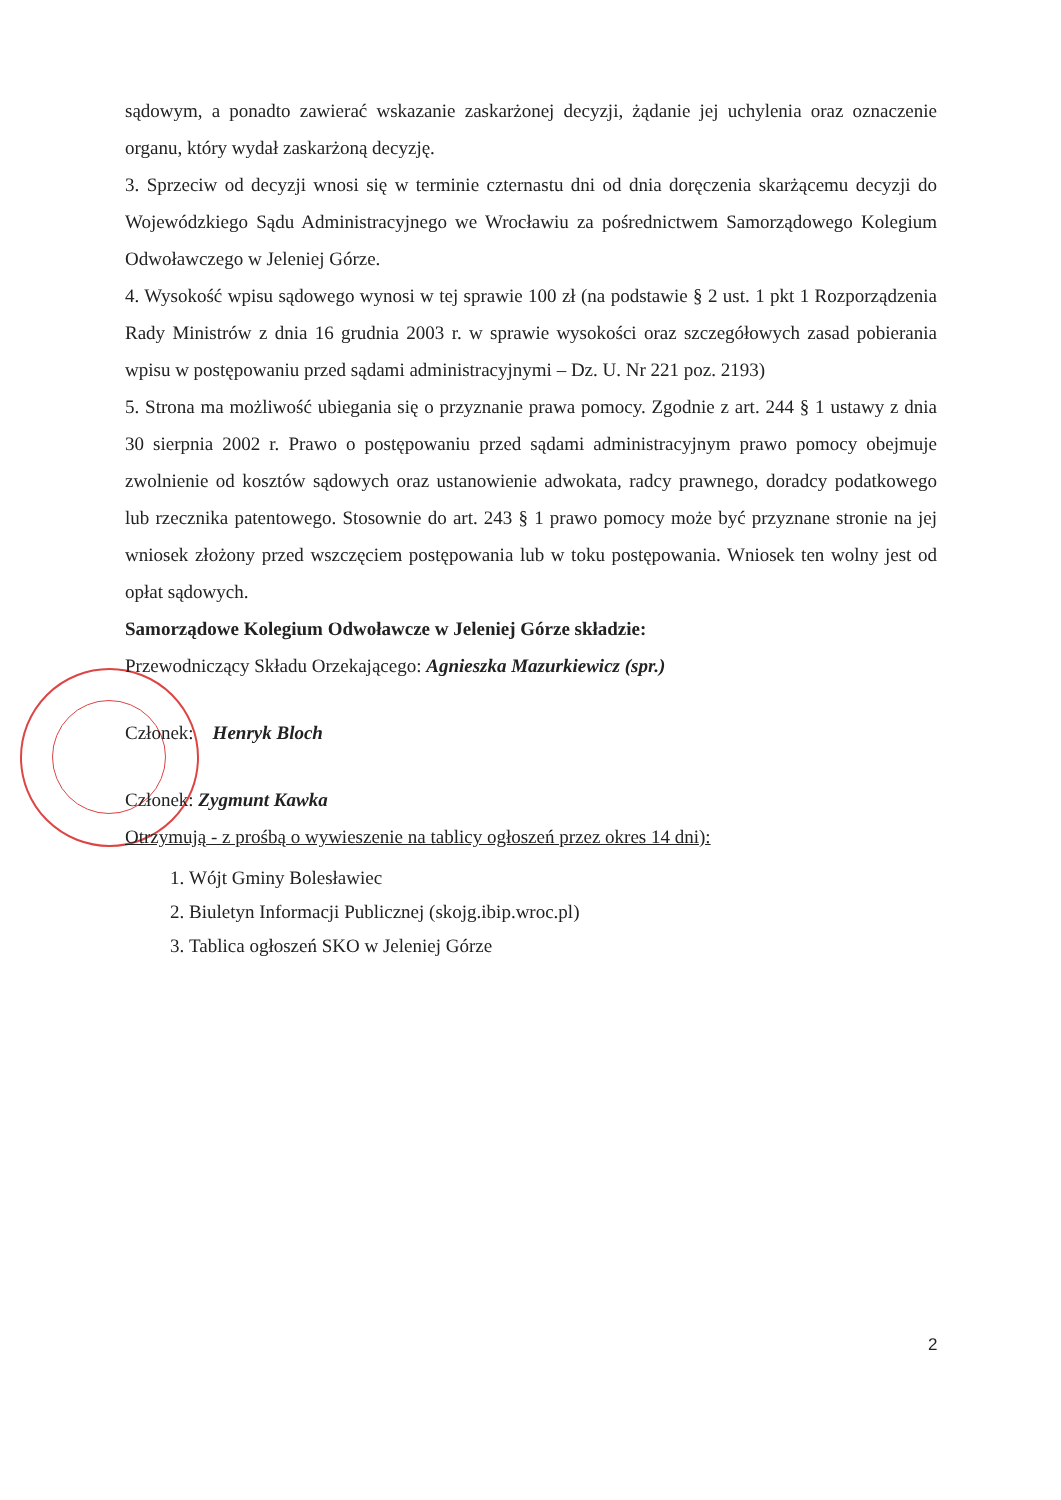sądowym, a ponadto zawierać wskazanie zaskarżonej decyzji, żądanie jej uchylenia oraz oznaczenie organu, który wydał zaskarżoną decyzję.
3. Sprzeciw od decyzji wnosi się w terminie czternastu dni od dnia doręczenia skarżącemu decyzji do Wojewódzkiego Sądu Administracyjnego we Wrocławiu za pośrednictwem Samorządowego Kolegium Odwoławczego w Jeleniej Górze.
4. Wysokość wpisu sądowego wynosi w tej sprawie 100 zł (na podstawie § 2 ust. 1 pkt 1 Rozporządzenia Rady Ministrów z dnia 16 grudnia 2003 r. w sprawie wysokości oraz szczegółowych zasad pobierania wpisu w postępowaniu przed sądami administracyjnymi – Dz. U. Nr 221 poz. 2193)
5. Strona ma możliwość ubiegania się o przyznanie prawa pomocy. Zgodnie z art. 244 § 1 ustawy z dnia 30 sierpnia 2002 r. Prawo o postępowaniu przed sądami administracyjnym prawo pomocy obejmuje zwolnienie od kosztów sądowych oraz ustanowienie adwokata, radcy prawnego, doradcy podatkowego lub rzecznika patentowego. Stosownie do art. 243 § 1 prawo pomocy może być przyznane stronie na jej wniosek złożony przed wszczęciem postępowania lub w toku postępowania. Wniosek ten wolny jest od opłat sądowych.
Samorządowe Kolegium Odwoławcze w Jeleniej Górze składzie:
Przewodniczący Składu Orzekającego: Agnieszka Mazurkiewicz (spr.)
Członek: Henryk Bloch
Członek: Zygmunt Kawka
Otrzymują - z prośbą o wywieszenie na tablicy ogłoszeń przez okres 14 dni):
1. Wójt Gminy Bolesławiec
2. Biuletyn Informacji Publicznej (skojg.ibip.wroc.pl)
3. Tablica ogłoszeń SKO w Jeleniej Górze
2